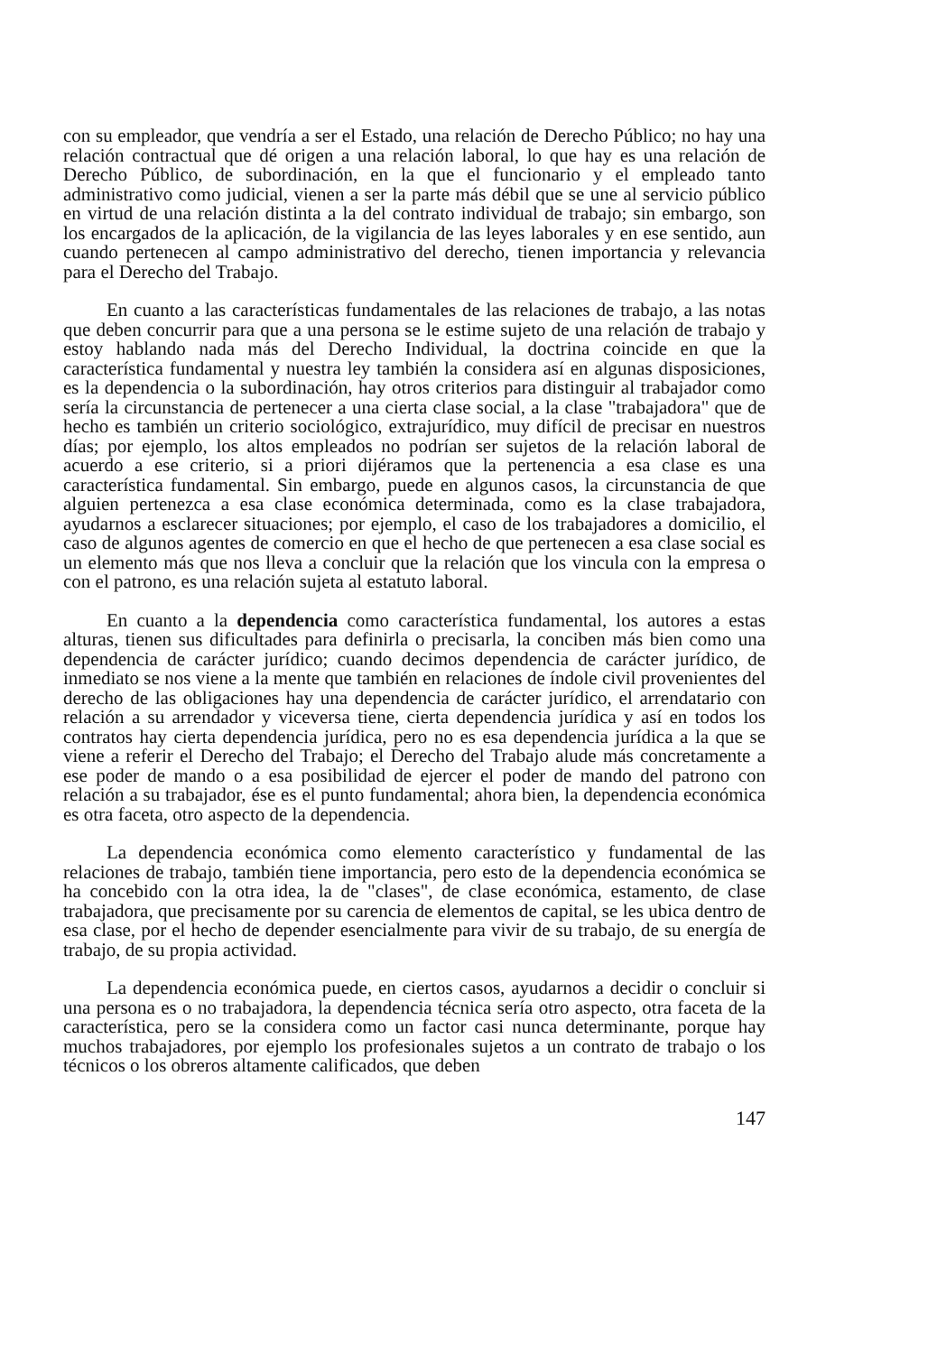con su empleador, que vendría a ser el Estado, una relación de Derecho Público; no hay una relación contractual que dé origen a una relación laboral, lo que hay es una relación de Derecho Público, de subordinación, en la que el funcionario y el empleado tanto administrativo como judicial, vienen a ser la parte más débil que se une al servicio público en virtud de una relación distinta a la del contrato individual de trabajo; sin embargo, son los encargados de la aplicación, de la vigilancia de las leyes laborales y en ese sentido, aun cuando pertenecen al campo administrativo del derecho, tienen importancia y relevancia para el Derecho del Trabajo.
En cuanto a las características fundamentales de las relaciones de trabajo, a las notas que deben concurrir para que a una persona se le estime sujeto de una relación de trabajo y estoy hablando nada más del Derecho Individual, la doctrina coincide en que la característica fundamental y nuestra ley también la considera así en algunas disposiciones, es la dependencia o la subordinación, hay otros criterios para distinguir al trabajador como sería la circunstancia de pertenecer a una cierta clase social, a la clase "trabajadora" que de hecho es también un criterio sociológico, extrajurídico, muy difícil de precisar en nuestros días; por ejemplo, los altos empleados no podrían ser sujetos de la relación laboral de acuerdo a ese criterio, si a priori dijéramos que la pertenencia a esa clase es una característica fundamental. Sin embargo, puede en algunos casos, la circunstancia de que alguien pertenezca a esa clase económica determinada, como es la clase trabajadora, ayudarnos a esclarecer situaciones; por ejemplo, el caso de los trabajadores a domicilio, el caso de algunos agentes de comercio en que el hecho de que pertenecen a esa clase social es un elemento más que nos lleva a concluir que la relación que los vincula con la empresa o con el patrono, es una relación sujeta al estatuto laboral.
En cuanto a la dependencia como característica fundamental, los autores a estas alturas, tienen sus dificultades para definirla o precisarla, la conciben más bien como una dependencia de carácter jurídico; cuando decimos dependencia de carácter jurídico, de inmediato se nos viene a la mente que también en relaciones de índole civil provenientes del derecho de las obligaciones hay una dependencia de carácter jurídico, el arrendatario con relación a su arrendador y viceversa tiene, cierta dependencia jurídica y así en todos los contratos hay cierta dependencia jurídica, pero no es esa dependencia jurídica a la que se viene a referir el Derecho del Trabajo; el Derecho del Trabajo alude más concretamente a ese poder de mando o a esa posibilidad de ejercer el poder de mando del patrono con relación a su trabajador, ése es el punto fundamental; ahora bien, la dependencia económica es otra faceta, otro aspecto de la dependencia.
La dependencia económica como elemento característico y fundamental de las relaciones de trabajo, también tiene importancia, pero esto de la dependencia económica se ha concebido con la otra idea, la de "clases", de clase económica, estamento, de clase trabajadora, que precisamente por su carencia de elementos de capital, se les ubica dentro de esa clase, por el hecho de depender esencialmente para vivir de su trabajo, de su energía de trabajo, de su propia actividad.
La dependencia económica puede, en ciertos casos, ayudarnos a decidir o concluir si una persona es o no trabajadora, la dependencia técnica sería otro aspecto, otra faceta de la característica, pero se la considera como un factor casi nunca determinante, porque hay muchos trabajadores, por ejemplo los profesionales sujetos a un contrato de trabajo o los técnicos o los obreros altamente calificados, que deben
147